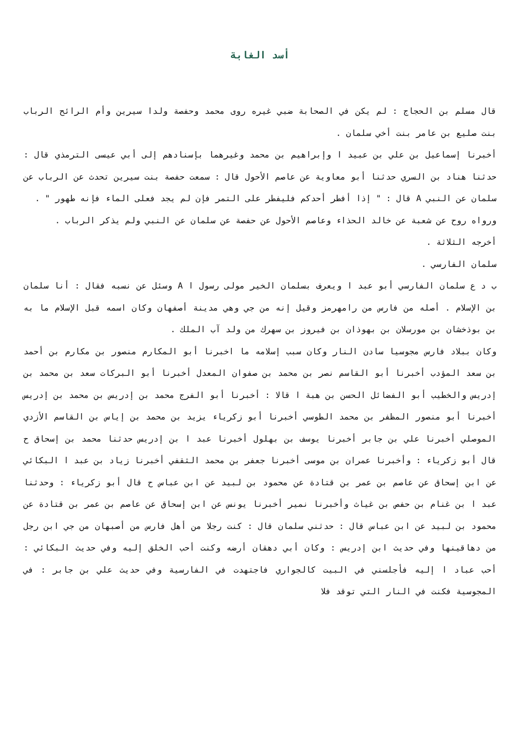أسد الغابة
قال مسلم بن الحجاج : لم يكن في الصحابة ضبي غيره روى محمد وحفصة ولدا سيرين وأم الرائح الرباب بنت صليع بن عامر بنت أخي سلمان .
أخبرنا إسماعيل بن علي بن عبيد ا وإبراهيم بن محمد وغيرهما بإسنادهم إلى أبي عيسى الترمذي قال : حدثنا هناد بن السري حدثنا أبو معاوية عن عاصم الأحول قال : سمعت حفصة بنت سيرين تحدث عن الرباب عن سلمان عن النبي A قال : " إذا أفطر أحدكم فليفطر على التمر فإن لم يجد فعلى الماء فإنه طهور " .
ورواه روح عن شعبة عن خالد الحذاء وعاصم الأحول عن حفصة عن سلمان عن النبي ولم يذكر الرباب .
أخرجه الثلاثة .
سلمان الفارسي .
ب د ع سلمان الفارسي أبو عبد ا ويعرف بسلمان الخير مولى رسول ا A وسئل عن نسبه فقال : أنا سلمان بن الإسلام . أصله من فارس من رامهرمز وقيل إنه من جي وهي مدينة أصفهان وكان اسمه قبل الإسلام ما به بن بوذخشان بن مورسلان بن بهوذان بن فيروز بن سهرك من ولد آب الملك .
وكان ببلاد فارس مجوسيا سادن النار وكان سبب إسلامه ما اخبرنا أبو المكارم منصور بن مكارم بن أحمد بن سعد المؤدب أخبرنا أبو القاسم نصر بن محمد بن صفوان المعدل أخبرنا أبو البركات سعد بن محمد بن إدريس والخطيب أبو الفضائل الحسن بن هبة ا قالا : أخبرنا أبو الفرج محمد بن إدريس بن محمد بن إدريس أخبرنا أبو منصور المظفر بن محمد الطوسي أخبرنا أبو زكرياء يزيد بن محمد بن إياس بن القاسم الأزدي الموصلي أخبرنا علي بن جابر أخبرنا يوسف بن بهلول أخبرنا عبد ا بن إدريس حدثنا محمد بن إسحاق ح قال أبو زكرياء : وأخبرنا عمران بن موسى أخبرنا جعفر بن محمد الثقفي أخبرنا زياد بن عبد ا البكائي عن ابن إسحاق عن عاصم بن عمر بن قتادة عن محمود بن لبيد عن ابن عباس ح قال أبو زكرياء : وحدثنا عبد ا بن غنام بن حفص بن غياث وأخبرنا نمير أخبرنا يونس عن ابن إسحاق عن عاصم بن عمر بن قتادة عن محمود بن لبيد عن ابن عباس قال : حدثني سلمان قال : كنت رجلا من أهل فارس من أصبهان من جي ابن رجل من دهاقينها وفي حديث ابن إدريس : وكان أبي دهقان أرضه وكنت أحب الخلق إليه وفي حديث البكائي : أحب عباد ا إليه فأجلسني في البيت كالجواري فاجتهدت في الفارسية وفي حديث علي بن جابر : في المجوسية فكنت في النار التي توقد فلا